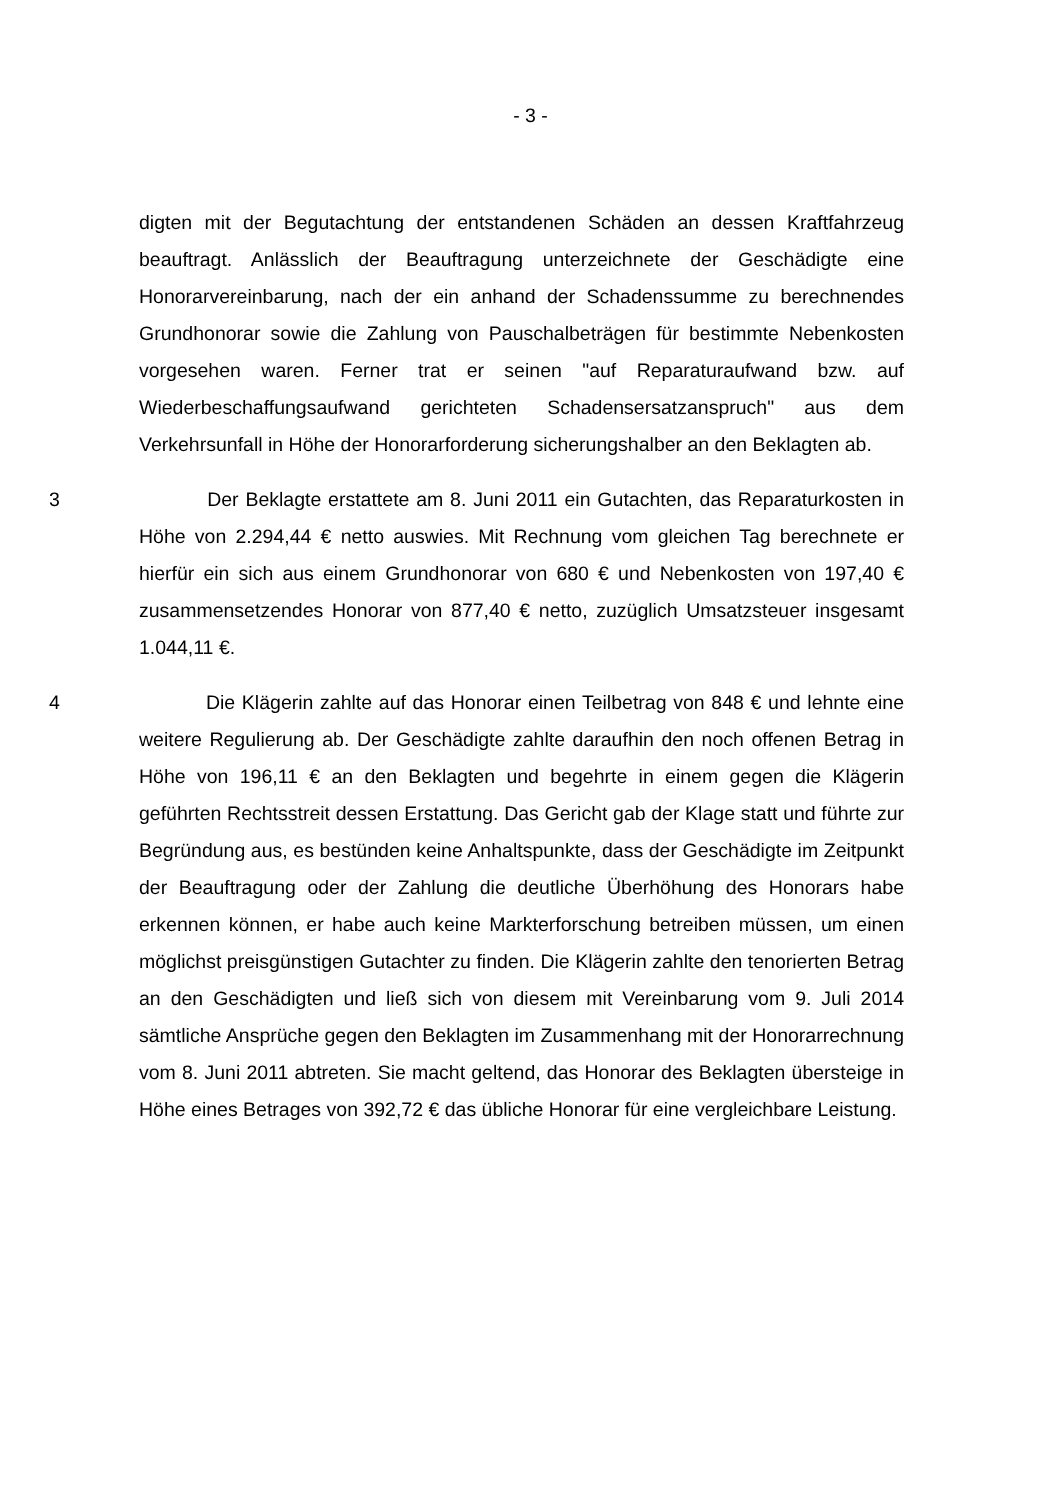- 3 -
digten mit der Begutachtung der entstandenen Schäden an dessen Kraftfahrzeug beauftragt. Anlässlich der Beauftragung unterzeichnete der Geschädigte eine Honorarvereinbarung, nach der ein anhand der Schadenssumme zu berechnendes Grundhonorar sowie die Zahlung von Pauschalbeträgen für bestimmte Nebenkosten vorgesehen waren. Ferner trat er seinen "auf Reparaturaufwand bzw. auf Wiederbeschaffungsaufwand gerichteten Schadensersatzanspruch" aus dem Verkehrsunfall in Höhe der Honorarforderung sicherungshalber an den Beklagten ab.
3 Der Beklagte erstattete am 8. Juni 2011 ein Gutachten, das Reparaturkosten in Höhe von 2.294,44 € netto auswies. Mit Rechnung vom gleichen Tag berechnete er hierfür ein sich aus einem Grundhonorar von 680 € und Nebenkosten von 197,40 € zusammensetzendes Honorar von 877,40 € netto, zuzüglich Umsatzsteuer insgesamt 1.044,11 €.
4 Die Klägerin zahlte auf das Honorar einen Teilbetrag von 848 € und lehnte eine weitere Regulierung ab. Der Geschädigte zahlte daraufhin den noch offenen Betrag in Höhe von 196,11 € an den Beklagten und begehrte in einem gegen die Klägerin geführten Rechtsstreit dessen Erstattung. Das Gericht gab der Klage statt und führte zur Begründung aus, es bestünden keine Anhaltspunkte, dass der Geschädigte im Zeitpunkt der Beauftragung oder der Zahlung die deutliche Überhöhung des Honorars habe erkennen können, er habe auch keine Markterforschung betreiben müssen, um einen möglichst preisgünstigen Gutachter zu finden. Die Klägerin zahlte den tenorierten Betrag an den Geschädigten und ließ sich von diesem mit Vereinbarung vom 9. Juli 2014 sämtliche Ansprüche gegen den Beklagten im Zusammenhang mit der Honorarrechnung vom 8. Juni 2011 abtreten. Sie macht geltend, das Honorar des Beklagten übersteige in Höhe eines Betrages von 392,72 € das übliche Honorar für eine vergleichbare Leistung.